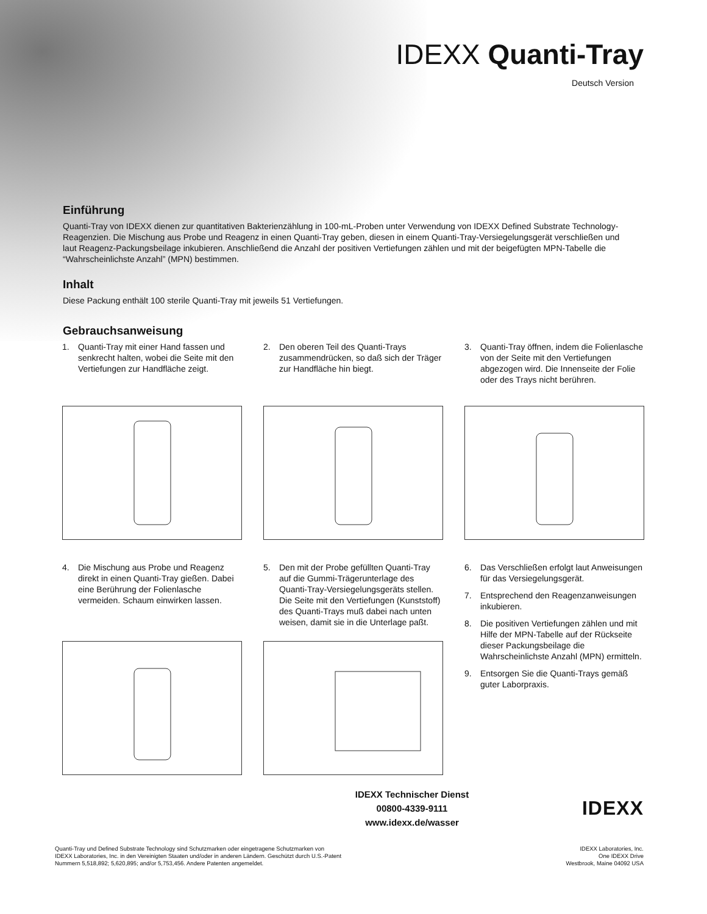IDEXX Quanti-Tray
Deutsch Version
Einführung
Quanti-Tray von IDEXX dienen zur quantitativen Bakterienzählung in 100-mL-Proben unter Verwendung von IDEXX Defined Substrate Technology-Reagenzien. Die Mischung aus Probe und Reagenz in einen Quanti-Tray geben, diesen in einem Quanti-Tray-Versiegelungsgerät verschließen und laut Reagenz-Packungsbeilage inkubieren. Anschließend die Anzahl der positiven Vertiefungen zählen und mit der beigefügten MPN-Tabelle die “Wahrscheinlichste Anzahl” (MPN) bestimmen.
Inhalt
Diese Packung enthält 100 sterile Quanti-Tray mit jeweils 51 Vertiefungen.
Gebrauchsanweisung
1. Quanti-Tray mit einer Hand fassen und senkrecht halten, wobei die Seite mit den Vertiefungen zur Handfläche zeigt.
2. Den oberen Teil des Quanti-Trays zusammendrücken, so daß sich der Träger zur Handfläche hin biegt.
3. Quanti-Tray öffnen, indem die Folienlasche von der Seite mit den Vertiefungen abgezogen wird. Die Innenseite der Folie oder des Trays nicht berühren.
4. Die Mischung aus Probe und Reagenz direkt in einen Quanti-Tray gießen. Dabei eine Berührung der Folienlasche vermeiden. Schaum einwirken lassen.
5. Den mit der Probe gefüllten Quanti-Tray auf die Gummi-Trägerunterlage des Quanti-Tray-Versiegelungsgeräts stellen. Die Seite mit den Vertiefungen (Kunststoff) des Quanti-Trays muß dabei nach unten weisen, damit sie in die Unterlage paßt.
6. Das Verschließen erfolgt laut Anweisungen für das Versiegelungsgerät.
7. Entsprechend den Reagenzanweisungen inkubieren.
8. Die positiven Vertiefungen zählen und mit Hilfe der MPN-Tabelle auf der Rückseite dieser Packungsbeilage die Wahrscheinlichste Anzahl (MPN) ermitteln.
9. Entsorgen Sie die Quanti-Trays gemäß guter Laborpraxis.
IDEXX Technischer Dienst
00800-4339-9111
www.idexx.de/wasser
IDEXX
Quanti-Tray und Defined Substrate Technology sind Schutzmarken oder eingetragene Schutzmarken von
IDEXX Laboratories, Inc. in den Vereinigten Staaten und/oder in anderen Ländern. Geschützt durch U.S.-Patent
Nummern 5,518,892; 5,620,895; and/or 5,753,456. Andere Patenten angemeldet.
IDEXX Laboratories, Inc.
One IDEXX Drive
Westbrook, Maine 04092 USA